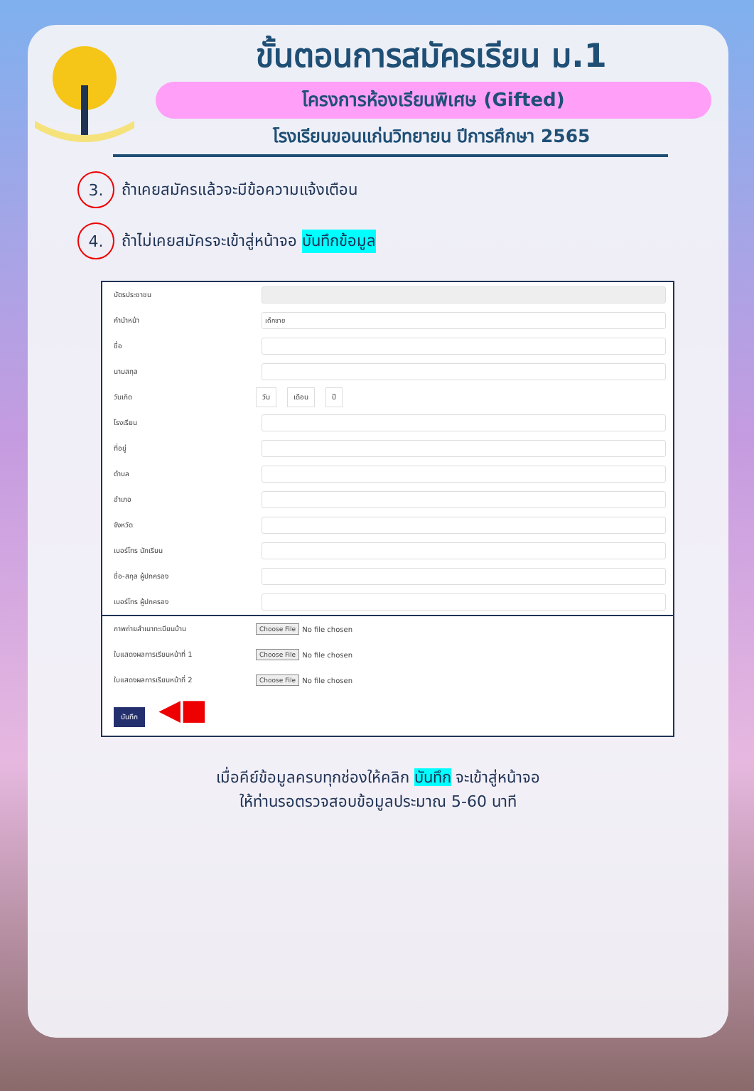ขั้นตอนการสมัครเรียน ม.1
โครงการห้องเรียนพิเศษ (Gifted)
โรงเรียนขอนแก่นวิทยายน ปีการศึกษา 2565
3.
ถ้าเคยสมัครแล้วจะมีข้อความแจ้งเตือน
4.
ถ้าไม่เคยสมัครจะเข้าสู่หน้าจอ บันทึกข้อมูล
บัตรประชาชน
คำนำหน้า เด็กชาย
ชื่อ
นามสกุล
วันเกิด วัน เดือน ปี
โรงเรียน
ที่อยู่
ตำบล
อำเภอ
จังหวัด
เบอร์โทร นักเรียน
ชื่อ-สกุล ผู้ปกครอง
เบอร์โทร ผู้ปกครอง
ภาพถ่ายสำเนาทะเบียนบ้าน Choose File No file chosen
ใบแสดงผลการเรียนหน้าที่ 1 Choose File No file chosen
ใบแสดงผลการเรียนหน้าที่ 2 Choose File No file chosen
บันทึก ◀■
เมื่อคีย์ข้อมูลครบทุกช่องให้คลิก บันทึก จะเข้าสู่หน้าจอ
ให้ท่านรอตรวจสอบข้อมูลประมาณ 5-60 นาที